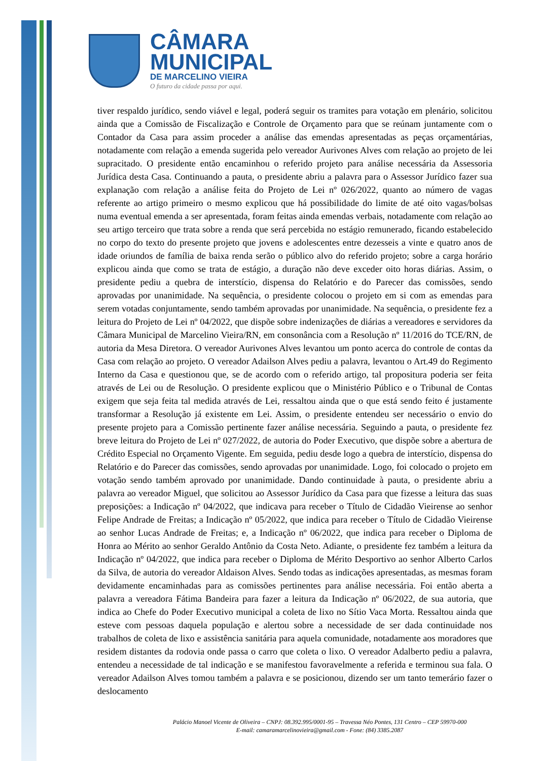CÂMARA
MUNICIPAL
DE MARCELINO VIEIRA
O futuro da cidade passa por aqui.
tiver respaldo jurídico, sendo viável e legal, poderá seguir os tramites para votação em plenário, solicitou ainda que a Comissão de Fiscalização e Controle de Orçamento para que se reúnam juntamente com o Contador da Casa para assim proceder a análise das emendas apresentadas as peças orçamentárias, notadamente com relação a emenda sugerida pelo vereador Aurivones Alves com relação ao projeto de lei supracitado. O presidente então encaminhou o referido projeto para análise necessária da Assessoria Jurídica desta Casa. Continuando a pauta, o presidente abriu a palavra para o Assessor Jurídico fazer sua explanação com relação a análise feita do Projeto de Lei nº 026/2022, quanto ao número de vagas referente ao artigo primeiro o mesmo explicou que há possibilidade do limite de até oito vagas/bolsas numa eventual emenda a ser apresentada, foram feitas ainda emendas verbais, notadamente com relação ao seu artigo terceiro que trata sobre a renda que será percebida no estágio remunerado, ficando estabelecido no corpo do texto do presente projeto que jovens e adolescentes entre dezesseis a vinte e quatro anos de idade oriundos de família de baixa renda serão o público alvo do referido projeto; sobre a carga horário explicou ainda que como se trata de estágio, a duração não deve exceder oito horas diárias. Assim, o presidente pediu a quebra de interstício, dispensa do Relatório e do Parecer das comissões, sendo aprovadas por unanimidade. Na sequência, o presidente colocou o projeto em si com as emendas para serem votadas conjuntamente, sendo também aprovadas por unanimidade. Na sequência, o presidente fez a leitura do Projeto de Lei nº 04/2022, que dispõe sobre indenizações de diárias a vereadores e servidores da Câmara Municipal de Marcelino Vieira/RN, em consonância com a Resolução nº 11/2016 do TCE/RN, de autoria da Mesa Diretora. O vereador Aurivones Alves levantou um ponto acerca do controle de contas da Casa com relação ao projeto. O vereador Adailson Alves pediu a palavra, levantou o Art.49 do Regimento Interno da Casa e questionou que, se de acordo com o referido artigo, tal propositura poderia ser feita através de Lei ou de Resolução. O presidente explicou que o Ministério Público e o Tribunal de Contas exigem que seja feita tal medida através de Lei, ressaltou ainda que o que está sendo feito é justamente transformar a Resolução já existente em Lei. Assim, o presidente entendeu ser necessário o envio do presente projeto para a Comissão pertinente fazer análise necessária. Seguindo a pauta, o presidente fez breve leitura do Projeto de Lei nº 027/2022, de autoria do Poder Executivo, que dispõe sobre a abertura de Crédito Especial no Orçamento Vigente. Em seguida, pediu desde logo a quebra de interstício, dispensa do Relatório e do Parecer das comissões, sendo aprovadas por unanimidade. Logo, foi colocado o projeto em votação sendo também aprovado por unanimidade. Dando continuidade à pauta, o presidente abriu a palavra ao vereador Miguel, que solicitou ao Assessor Jurídico da Casa para que fizesse a leitura das suas preposições: a Indicação nº 04/2022, que indicava para receber o Título de Cidadão Vieirense ao senhor Felipe Andrade de Freitas; a Indicação nº 05/2022, que indica para receber o Título de Cidadão Vieirense ao senhor Lucas Andrade de Freitas; e, a Indicação nº 06/2022, que indica para receber o Diploma de Honra ao Mérito ao senhor Geraldo Antônio da Costa Neto. Adiante, o presidente fez também a leitura da Indicação nº 04/2022, que indica para receber o Diploma de Mérito Desportivo ao senhor Alberto Carlos da Silva, de autoria do vereador Aldaison Alves. Sendo todas as indicações apresentadas, as mesmas foram devidamente encaminhadas para as comissões pertinentes para análise necessária. Foi então aberta a palavra a vereadora Fátima Bandeira para fazer a leitura da Indicação nº 06/2022, de sua autoria, que indica ao Chefe do Poder Executivo municipal a coleta de lixo no Sítio Vaca Morta. Ressaltou ainda que esteve com pessoas daquela população e alertou sobre a necessidade de ser dada continuidade nos trabalhos de coleta de lixo e assistência sanitária para aquela comunidade, notadamente aos moradores que residem distantes da rodovia onde passa o carro que coleta o lixo. O vereador Adalberto pediu a palavra, entendeu a necessidade de tal indicação e se manifestou favoravelmente a referida e terminou sua fala. O vereador Adailson Alves tomou também a palavra e se posicionou, dizendo ser um tanto temerário fazer o deslocamento
Palácio Manoel Vicente de Oliveira – CNPJ: 08.392.995/0001-95 – Travessa Néo Pontes, 131 Centro – CEP 59970-000
E-mail: camaramarcelinovieira@gmail.com - Fone: (84) 3385.2087